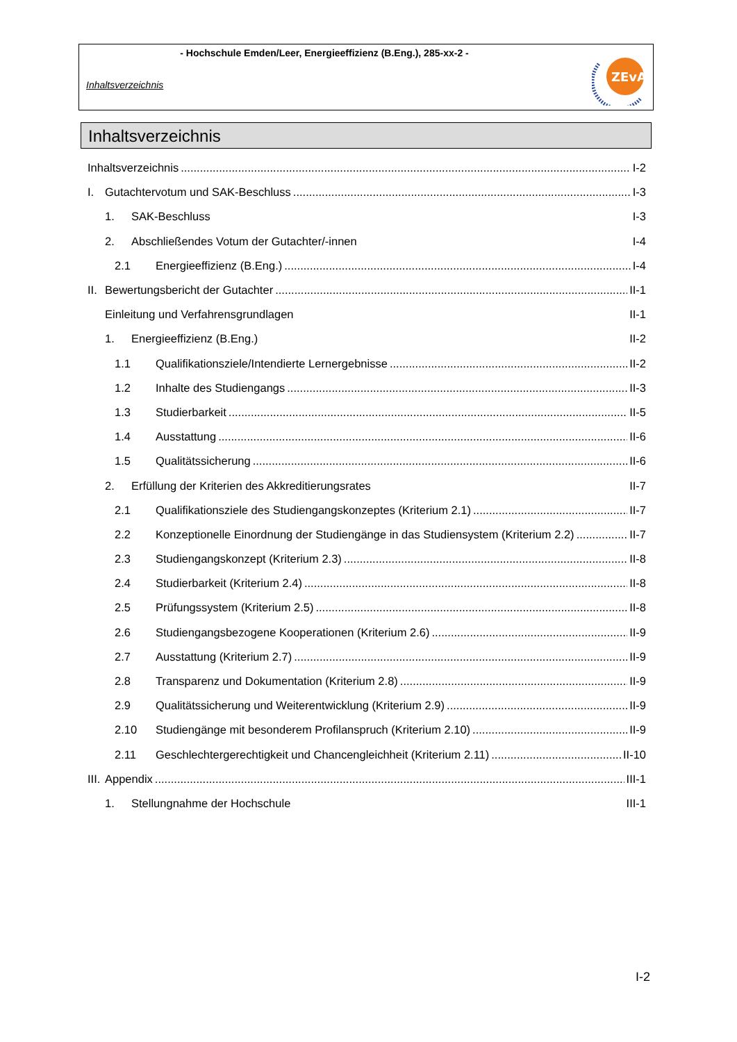- Hochschule Emden/Leer, Energieeffizienz (B.Eng.), 285-xx-2 -
Inhaltsverzeichnis
ZEvA
Inhaltsverzeichnis
Inhaltsverzeichnis I-2
I. Gutachtervotum und SAK-Beschluss I-3
1. SAK-Beschluss I-3
2. Abschließendes Votum der Gutachter/-innen I-4
2.1 Energieeffizienz (B.Eng.) I-4
II. Bewertungsbericht der Gutachter II-1
Einleitung und Verfahrensgrundlagen II-1
1. Energieeffizienz (B.Eng.) II-2
1.1 Qualifikationsziele/Intendierte Lernergebnisse II-2
1.2 Inhalte des Studiengangs II-3
1.3 Studierbarkeit II-5
1.4 Ausstattung II-6
1.5 Qualitätssicherung II-6
2. Erfüllung der Kriterien des Akkreditierungsrates II-7
2.1 Qualifikationsziele des Studiengangskonzeptes (Kriterium 2.1) II-7
2.2 Konzeptionelle Einordnung der Studiengänge in das Studiensystem (Kriterium 2.2) II-7
2.3 Studiengangskonzept (Kriterium 2.3) II-8
2.4 Studierbarkeit (Kriterium 2.4) II-8
2.5 Prüfungssystem (Kriterium 2.5) II-8
2.6 Studiengangsbezogene Kooperationen (Kriterium 2.6) II-9
2.7 Ausstattung (Kriterium 2.7) II-9
2.8 Transparenz und Dokumentation (Kriterium 2.8) II-9
2.9 Qualitätssicherung und Weiterentwicklung (Kriterium 2.9) II-9
2.10 Studiengänge mit besonderem Profilanspruch (Kriterium 2.10) II-9
2.11 Geschlechtergerechtigkeit und Chancengleichheit (Kriterium 2.11) II-10
III. Appendix III-1
1. Stellungnahme der Hochschule III-1
I-2